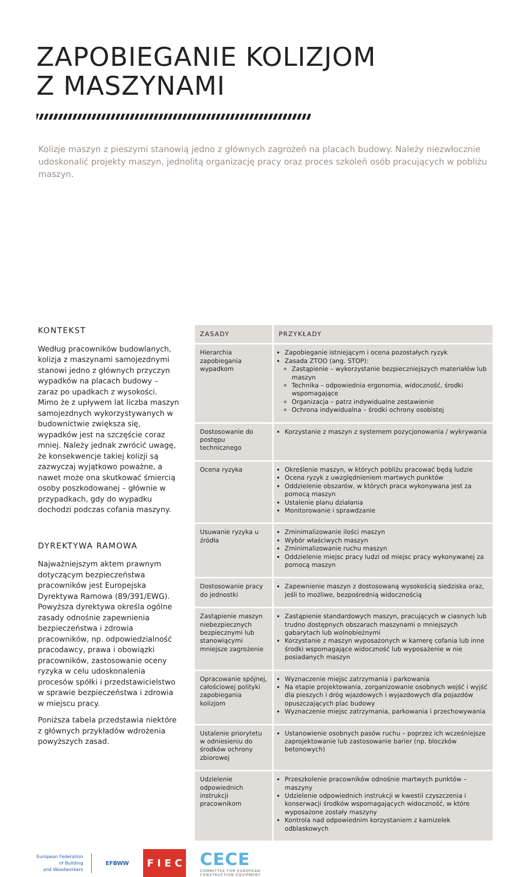ZAPOBIEGANIE KOLIZJOM
Z MASZYNAMI
Kolizje maszyn z pieszymi stanowią jedno z głównych zagrożeń na placach budowy. Należy niezwłocznie udoskonalić projekty maszyn, jednolitą organizację pracy oraz proces szkoleń osób pracujących w pobliżu maszyn.
KONTEKST
Według pracowników budowlanych, kolizja z maszynami samojezdnymi stanowi jedno z głównych przyczyn wypadków na placach budowy – zaraz po upadkach z wysokości. Mimo że z upływem lat liczba maszyn samojezdnych wykorzystywanych w budownictwie zwiększa się, wypadków jest na szczęście coraz mniej. Należy jednak zwrócić uwagę, że konsekwencje takiej kolizji są zazwyczaj wyjątkowo poważne, a nawet może ona skutkować śmiercią osoby poszkodowanej – głównie w przypadkach, gdy do wypadku dochodzi podczas cofania maszyny.
DYREKTYWA RAMOWA
Najważniejszym aktem prawnym dotyczącym bezpieczeństwa pracowników jest Europejska Dyrektywa Ramowa (89/391/EWG). Powyższa dyrektywa określa ogólne zasady odnośnie zapewnienia bezpieczeństwa i zdrowia pracowników, np. odpowiedzialność pracodawcy, prawa i obowiązki pracowników, zastosowanie oceny ryzyka w celu udoskonalenia procesów spółki i przedstawicielstwo w sprawie bezpieczeństwa i zdrowia w miejscu pracy.
Poniższa tabela przedstawia niektóre z głównych przykładów wdrożenia powyższych zasad.
| ZASADY | PRZYKŁADY |
| --- | --- |
| Hierarchia zapobiegania wypadkom | Zapobieganie istniejącym i ocena pozostałych ryzyk Zasada ZTOO (ang. STOP): Zastąpienie – wykorzystanie bezpieczniejszych materiałów lub maszyn Technika – odpowiednia ergonomia, widoczność, środki wspomagające Organizacja – patrz indywidualne zestawienie Ochrona indywidualna – środki ochrony osobistej |
| Dostosowanie do postępu technicznego | Korzystanie z maszyn z systemem pozycjonowania / wykrywania |
| Ocena ryzyka | Określenie maszyn, w których pobliżu pracować będą ludzie Ocena ryzyk z uwzględnieniem martwych punktów Oddzielenie obszarów, w których praca wykonywana jest za pomocą maszyn Ustalenie planu działania Monitorowanie i sprawdzanie |
| Usuwanie ryzyka u źródła | Zminimalizowanie ilości maszyn Wybór właściwych maszyn Zminimalizowanie ruchu maszyn Oddzielenie miejsc pracy ludzi od miejsc pracy wykonywanej za pomocą maszyn |
| Dostosowanie pracy do jednostki | Zapewnienie maszyn z dostosowaną wysokością siedziska oraz, jeśli to możliwe, bezpośrednią widocznością |
| Zastąpienie maszyn niebezpiecznych bezpiecznymi lub stanowiącymi mniejsze zagrożenie | Zastąpienie standardowych maszyn, pracujących w ciasnych lub trudno dostępnych obszarach maszynami o mniejszych gabarytach lub wolnobieżnymi Korzystanie z maszyn wyposażonych w kamerę cofania lub inne środki wspomagające widoczność lub wyposażenie w nie posiadanych maszyn |
| Opracowanie spójnej, całościowej polityki zapobiegania kolizjom | Wyznaczenie miejsc zatrzymania i parkowania Na etapie projektowania, zorganizowanie osobnych wejść i wyjść dla pieszych i dróg wjazdowych i wyjazdowych dla pojazdów opuszczających plac budowy Wyznaczenie miejsc zatrzymania, parkowania i przechowywania |
| Ustalenie priorytetu w odniesieniu do środków ochrony zbiorowej | Ustanowienie osobnych pasów ruchu – poprzez ich wcześniejsze zaprojektowanie lub zastosowanie barier (np. bloczków betonowych) |
| Udzielenie odpowiednich instrukcji pracownikom | Przeszkolenie pracowników odnośnie martwych punktów – maszyny Udzielenie odpowiednich instrukcji w kwestii czyszczenia i konserwacji środków wspomagających widoczność, w które wyposażone zostały maszyny Kontrola nad odpowiednim korzystaniem z kamizelek odblaskowych |
European Federation
of Building
and Woodworkers
EFBWW
F I E C
CECE
COMMITTEE FOR EUROPEAN
CONSTRUCTION EQUIPMENT